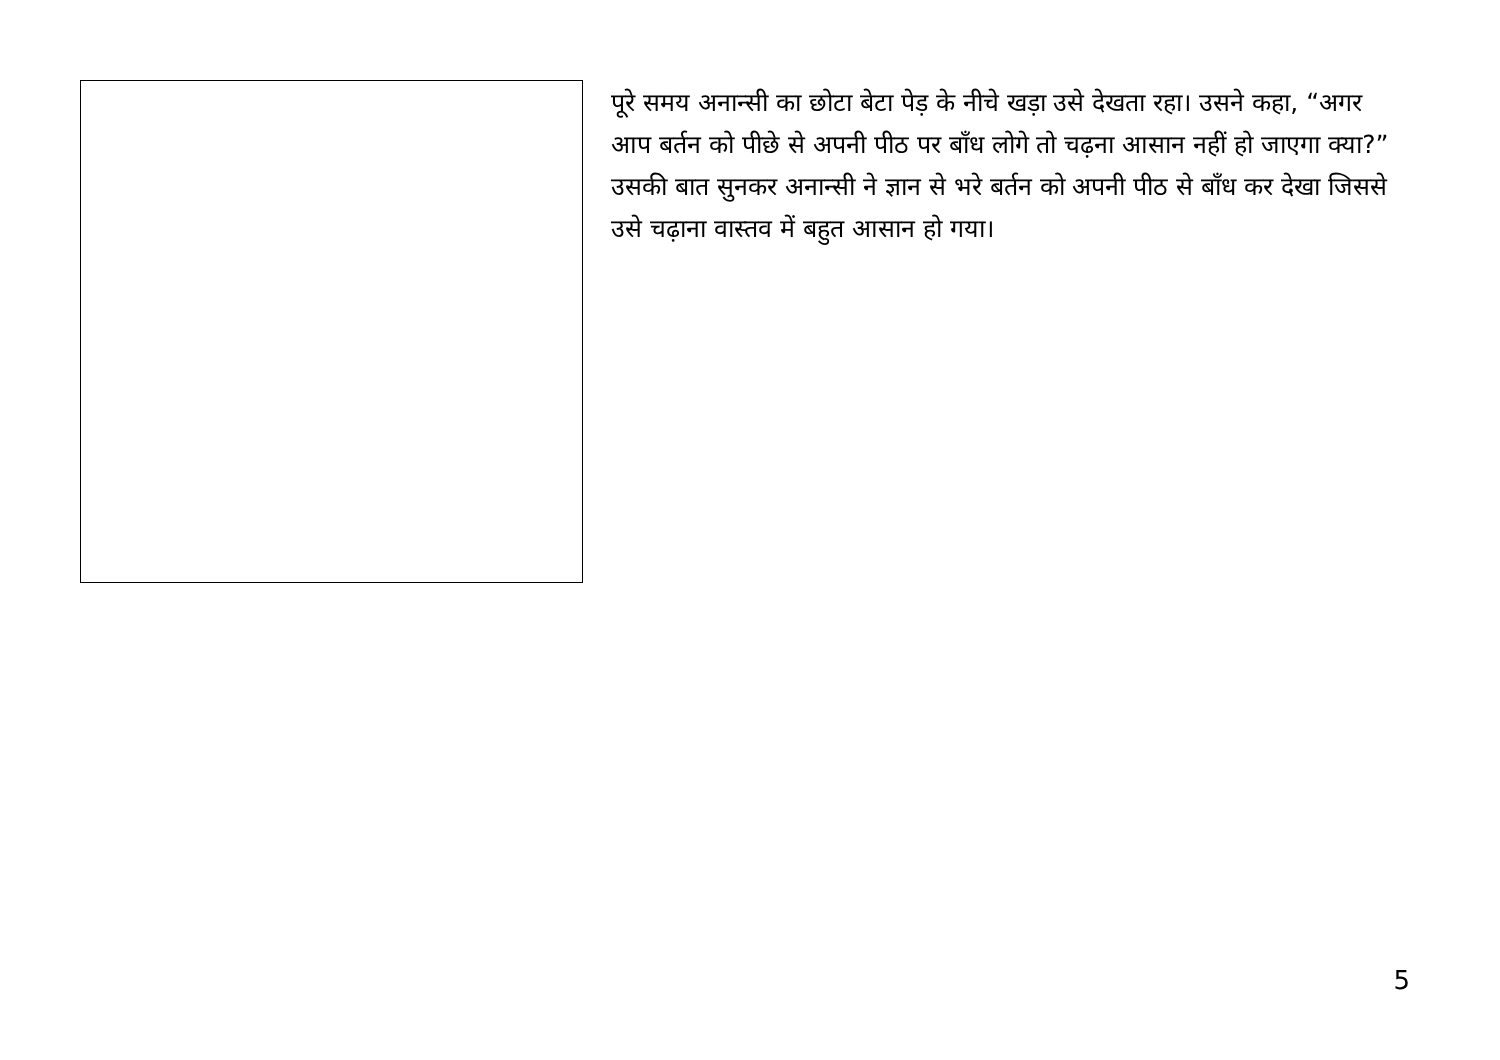पूरे समय अनान्सी का छोटा बेटा पेड़ के नीचे खड़ा उसे देखता रहा। उसने कहा, “अगर आप बर्तन को पीछे से अपनी पीठ पर बाँध लोगे तो चढ़ना आसान नहीं हो जाएगा क्या?” उसकी बात सुनकर अनान्सी ने ज्ञान से भरे बर्तन को अपनी पीठ से बाँध कर देखा जिससे उसे चढ़ाना वास्तव में बहुत आसान हो गया।
5